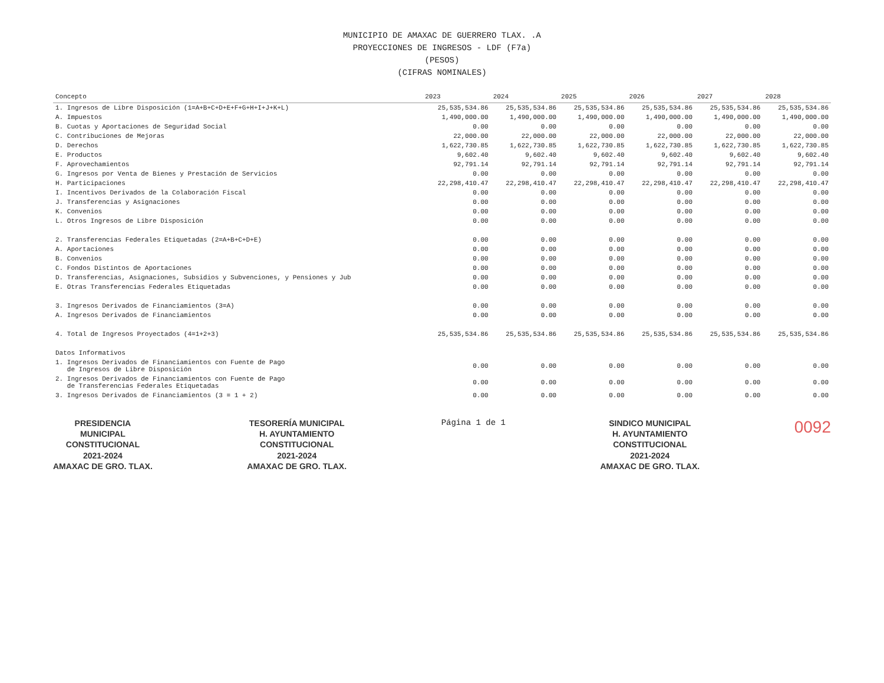MUNICIPIO DE AMAXAC DE GUERRERO TLAX. .A
PROYECCIONES DE INGRESOS - LDF (F7a)
(PESOS)
(CIFRAS NOMINALES)
| Concepto | 2023 | 2024 | 2025 | 2026 | 2027 | 2028 |
| --- | --- | --- | --- | --- | --- | --- |
| 1. Ingresos de Libre Disposición (1=A+B+C+D+E+F+G+H+I+J+K+L) | 25,535,534.86 | 25,535,534.86 | 25,535,534.86 | 25,535,534.86 | 25,535,534.86 | 25,535,534.86 |
| A. Impuestos | 1,490,000.00 | 1,490,000.00 | 1,490,000.00 | 1,490,000.00 | 1,490,000.00 | 1,490,000.00 |
| B. Cuotas y Aportaciones de Seguridad Social | 0.00 | 0.00 | 0.00 | 0.00 | 0.00 | 0.00 |
| C. Contribuciones de Mejoras | 22,000.00 | 22,000.00 | 22,000.00 | 22,000.00 | 22,000.00 | 22,000.00 |
| D. Derechos | 1,622,730.85 | 1,622,730.85 | 1,622,730.85 | 1,622,730.85 | 1,622,730.85 | 1,622,730.85 |
| E. Productos | 9,602.40 | 9,602.40 | 9,602.40 | 9,602.40 | 9,602.40 | 9,602.40 |
| F. Aprovechamientos | 92,791.14 | 92,791.14 | 92,791.14 | 92,791.14 | 92,791.14 | 92,791.14 |
| G. Ingresos por Venta de Bienes y Prestación de Servicios | 0.00 | 0.00 | 0.00 | 0.00 | 0.00 | 0.00 |
| H. Participaciones | 22,298,410.47 | 22,298,410.47 | 22,298,410.47 | 22,298,410.47 | 22,298,410.47 | 22,298,410.47 |
| I. Incentivos Derivados de la Colaboración Fiscal | 0.00 | 0.00 | 0.00 | 0.00 | 0.00 | 0.00 |
| J. Transferencias y Asignaciones | 0.00 | 0.00 | 0.00 | 0.00 | 0.00 | 0.00 |
| K. Convenios | 0.00 | 0.00 | 0.00 | 0.00 | 0.00 | 0.00 |
| L. Otros Ingresos de Libre Disposición | 0.00 | 0.00 | 0.00 | 0.00 | 0.00 | 0.00 |
| 2. Transferencias Federales Etiquetadas (2=A+B+C+D+E) | 0.00 | 0.00 | 0.00 | 0.00 | 0.00 | 0.00 |
| A. Aportaciones | 0.00 | 0.00 | 0.00 | 0.00 | 0.00 | 0.00 |
| B. Convenios | 0.00 | 0.00 | 0.00 | 0.00 | 0.00 | 0.00 |
| C. Fondos Distintos de Aportaciones | 0.00 | 0.00 | 0.00 | 0.00 | 0.00 | 0.00 |
| D. Transferencias, Asignaciones, Subsidios y Subvenciones, y Pensiones y Jub | 0.00 | 0.00 | 0.00 | 0.00 | 0.00 | 0.00 |
| E. Otras Transferencias Federales Etiquetadas | 0.00 | 0.00 | 0.00 | 0.00 | 0.00 | 0.00 |
| 3. Ingresos Derivados de Financiamientos (3=A) | 0.00 | 0.00 | 0.00 | 0.00 | 0.00 | 0.00 |
| A. Ingresos Derivados de Financiamientos | 0.00 | 0.00 | 0.00 | 0.00 | 0.00 | 0.00 |
| 4. Total de Ingresos Proyectados (4=1+2+3) | 25,535,534.86 | 25,535,534.86 | 25,535,534.86 | 25,535,534.86 | 25,535,534.86 | 25,535,534.86 |
| Datos Informativos | | | | | | |
| 1. Ingresos Derivados de Financiamientos con Fuente de Pago de Ingresos de Libre Disposición | 0.00 | 0.00 | 0.00 | 0.00 | 0.00 | 0.00 |
| 2. Ingresos Derivados de Financiamientos con Fuente de Pago de Transferencias Federales Etiquetadas | 0.00 | 0.00 | 0.00 | 0.00 | 0.00 | 0.00 |
| 3. Ingresos Derivados de Financiamientos (3 = 1 + 2) | 0.00 | 0.00 | 0.00 | 0.00 | 0.00 | 0.00 |
PRESIDENCIA
MUNICIPAL
CONSTITUCIONAL
2021-2024
AMAXAC DE GRO. TLAX.
TESORERÍA MUNICIPAL
H. AYUNTAMIENTO
CONSTITUCIONAL
2021-2024
AMAXAC DE GRO. TLAX.
Página 1 de 1
SINDICO MUNICIPAL
H. AYUNTAMIENTO
CONSTITUCIONAL
2021-2024
AMAXAC DE GRO. TLAX.
0092